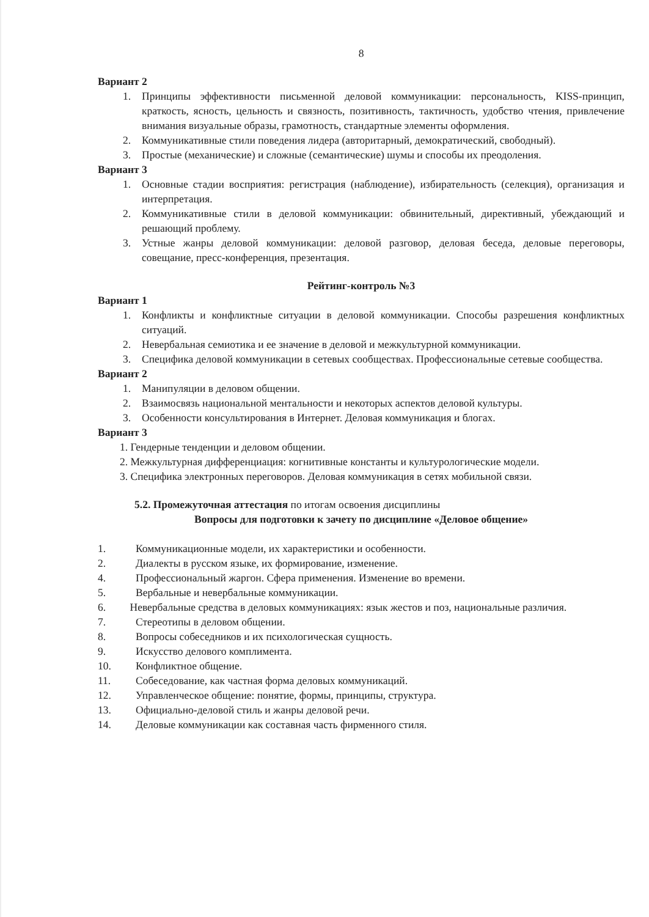8
Вариант 2
1. Принципы эффективности письменной деловой коммуникации: персональность, KISS-принцип, краткость, ясность, цельность и связность, позитивность, тактичность, удобство чтения, привлечение внимания визуальные образы, грамотность, стандартные элементы оформления.
2. Коммуникативные стили поведения лидера (авторитарный, демократический, свободный).
3. Простые (механические) и сложные (семантические) шумы и способы их преодоления.
Вариант 3
1. Основные стадии восприятия: регистрация (наблюдение), избирательность (селекция), организация и интерпретация.
2. Коммуникативные стили в деловой коммуникации: обвинительный, директивный, убеждающий и решающий проблему.
3. Устные жанры деловой коммуникации: деловой разговор, деловая беседа, деловые переговоры, совещание, пресс-конференция, презентация.
Рейтинг-контроль №3
Вариант 1
1. Конфликты и конфликтные ситуации в деловой коммуникации. Способы разрешения конфликтных ситуаций.
2. Невербальная семиотика и ее значение в деловой и межкультурной коммуникации.
3. Специфика деловой коммуникации в сетевых сообществах. Профессиональные сетевые сообщества.
Вариант 2
1. Манипуляции в деловом общении.
2. Взаимосвязь национальной ментальности и некоторых аспектов деловой культуры.
3. Особенности консультирования в Интернет. Деловая коммуникация и блогах.
Вариант 3
1. Гендерные тенденции и деловом общении.
2. Межкультурная дифференциация: когнитивные константы и культурологические модели.
3. Специфика электронных переговоров. Деловая коммуникация в сетях мобильной связи.
5.2. Промежуточная аттестация по итогам освоения дисциплины
Вопросы для подготовки к зачету по дисциплине «Деловое общение»
1. Коммуникационные модели, их характеристики и особенности.
2. Диалекты в русском языке, их формирование, изменение.
4. Профессиональный жаргон. Сфера применения. Изменение во времени.
5. Вербальные и невербальные коммуникации.
6. Невербальные средства в деловых коммуникациях: язык жестов и поз, национальные различия.
7. Стереотипы в деловом общении.
8. Вопросы собеседников и их психологическая сущность.
9. Искусство делового комплимента.
10. Конфликтное общение.
11. Собеседование, как частная форма деловых коммуникаций.
12. Управленческое общение: понятие, формы, принципы, структура.
13. Официально-деловой стиль и жанры деловой речи.
14. Деловые коммуникации как составная часть фирменного стиля.